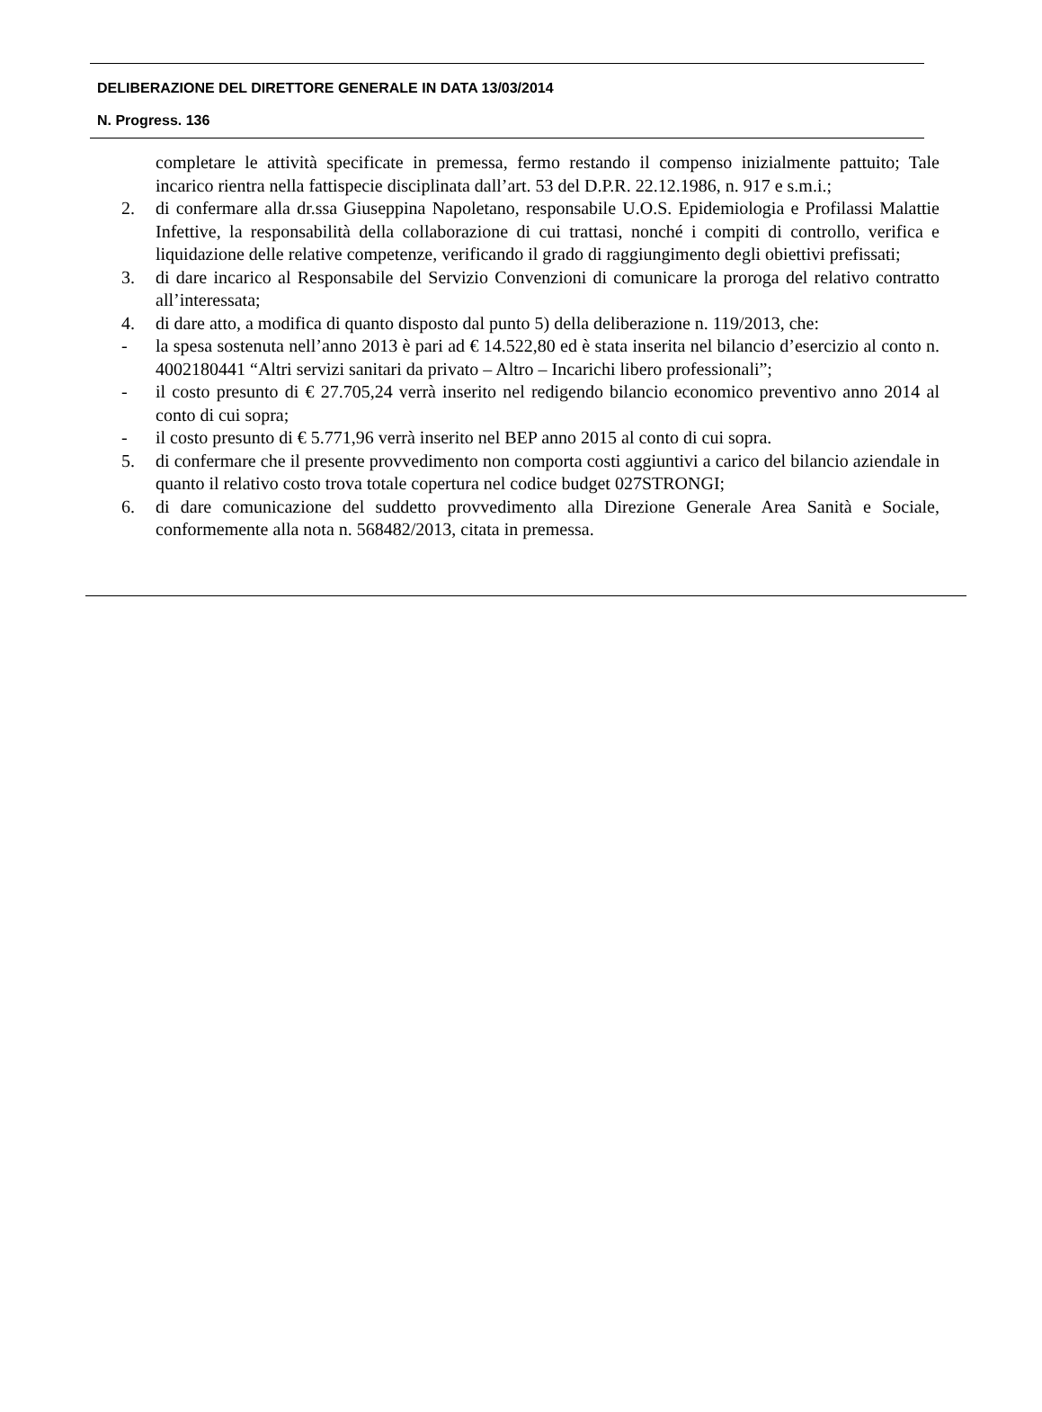DELIBERAZIONE DEL DIRETTORE GENERALE IN DATA 13/03/2014
N. Progress. 136
completare le attività specificate in premessa, fermo restando il compenso inizialmente pattuito; Tale incarico rientra nella fattispecie disciplinata dall’art. 53 del D.P.R. 22.12.1986, n. 917 e s.m.i.;
2. di confermare alla dr.ssa Giuseppina Napoletano, responsabile U.O.S. Epidemiologia e Profilassi Malattie Infettive, la responsabilità della collaborazione di cui trattasi, nonché i compiti di controllo, verifica e liquidazione delle relative competenze, verificando il grado di raggiungimento degli obiettivi prefissati;
3. di dare incarico al Responsabile del Servizio Convenzioni di comunicare la proroga del relativo contratto all’interessata;
4. di dare atto, a modifica di quanto disposto dal punto 5) della deliberazione n. 119/2013, che:
- la spesa sostenuta nell’anno 2013 è pari ad € 14.522,80 ed è stata inserita nel bilancio d’esercizio al conto n. 4002180441 “Altri servizi sanitari da privato – Altro – Incarichi libero professionali”;
- il costo presunto di € 27.705,24 verrà inserito nel redigendo bilancio economico preventivo anno 2014 al conto di cui sopra;
- il costo presunto di € 5.771,96 verrà inserito nel BEP anno 2015 al conto di cui sopra.
5. di confermare che il presente provvedimento non comporta costi aggiuntivi a carico del bilancio aziendale in quanto il relativo costo trova totale copertura nel codice budget 027STRONGI;
6. di dare comunicazione del suddetto provvedimento alla Direzione Generale Area Sanità e Sociale, conformemente alla nota n. 568482/2013, citata in premessa.